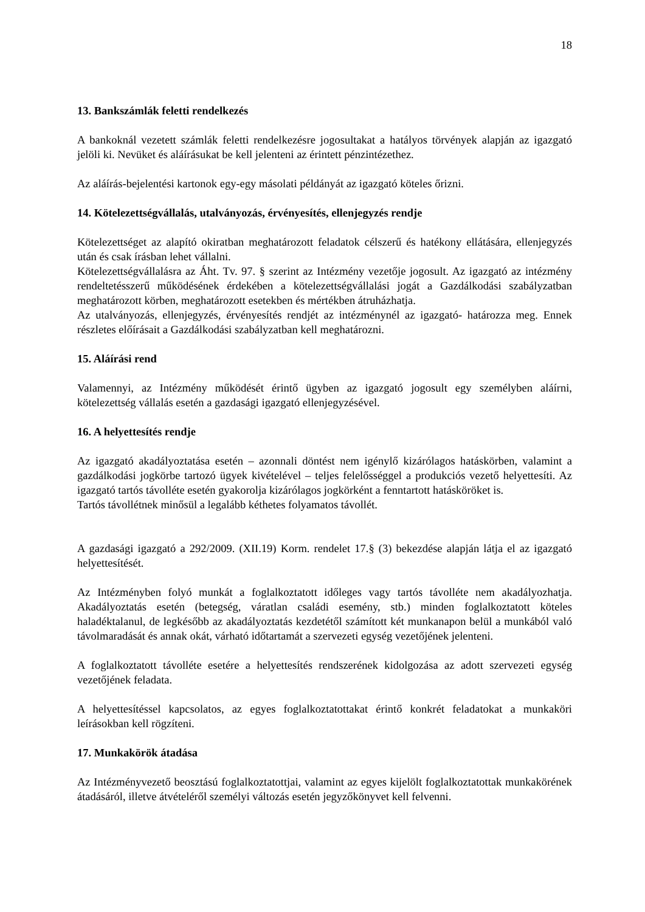18
13. Bankszámlák feletti rendelkezés
A bankoknál vezetett számlák feletti rendelkezésre jogosultakat a hatályos törvények alapján az igazgató jelöli ki. Nevüket és aláírásukat be kell jelenteni az érintett pénzintézethez.
Az aláírás-bejelentési kartonok egy-egy másolati példányát az igazgató köteles őrizni.
14. Kötelezettségvállalás, utalványozás, érvényesítés, ellenjegyzés rendje
Kötelezettséget az alapító okiratban meghatározott feladatok célszerű és hatékony ellátására, ellenjegyzés után és csak írásban lehet vállalni.
Kötelezettségvállalásra az Áht. Tv. 97. § szerint az Intézmény vezetője jogosult. Az igazgató az intézmény rendeltetésszerű működésének érdekében a kötelezettségvállalási jogát a Gazdálkodási szabályzatban meghatározott körben, meghatározott esetekben és mértékben átruházhatja.
Az utalványozás, ellenjegyzés, érvényesítés rendjét az intézménynél az igazgató- határozza meg. Ennek részletes előírásait a Gazdálkodási szabályzatban kell meghatározni.
15. Aláírási rend
Valamennyi, az Intézmény működését érintő ügyben az igazgató jogosult egy személyben aláírni, kötelezettség vállalás esetén a gazdasági igazgató ellenjegyzésével.
16. A helyettesítés rendje
Az igazgató akadályoztatása esetén – azonnali döntést nem igénylő kizárólagos hatáskörben, valamint a gazdálkodási jogkörbe tartozó ügyek kivételével – teljes felelősséggel a produkciós vezető helyettesíti. Az igazgató tartós távolléte esetén gyakorolja kizárólagos jogkörként a fenntartott hatásköröket is.
Tartós távollétnek minősül a legalább kéthetes folyamatos távollét.
A gazdasági igazgató a 292/2009. (XII.19) Korm. rendelet 17.§ (3) bekezdése alapján látja el az igazgató helyettesítését.
Az Intézményben folyó munkát a foglalkoztatott időleges vagy tartós távolléte nem akadályozhatja. Akadályoztatás esetén (betegség, váratlan családi esemény, stb.) minden foglalkoztatott köteles haladéktalanul, de legkésőbb az akadályoztatás kezdetétől számított két munkanapon belül a munkából való távolmaradását és annak okát, várható időtartamát a szervezeti egység vezetőjének jelenteni.
A foglalkoztatott távolléte esetére a helyettesítés rendszerének kidolgozása az adott szervezeti egység vezetőjének feladata.
A helyettesítéssel kapcsolatos, az egyes foglalkoztatottakat érintő konkrét feladatokat a munkaköri leírásokban kell rögzíteni.
17. Munkakörök átadása
Az Intézményvezető beosztású foglalkoztatottjai, valamint az egyes kijelölt foglalkoztatottak munkakörének átadásáról, illetve átvételéről személyi változás esetén jegyzőkönyvet kell felvenni.